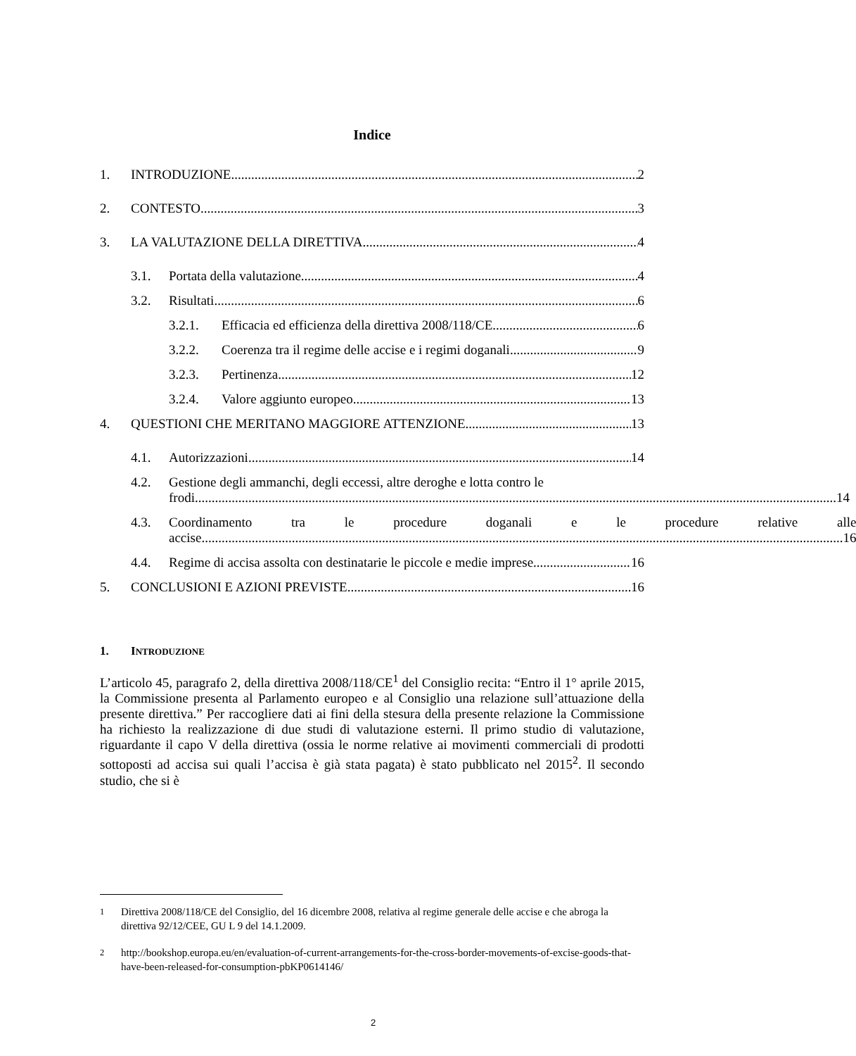Indice
1. INTRODUZIONE 2
2. CONTESTO 3
3. LA VALUTAZIONE DELLA DIRETTIVA 4
3.1. Portata della valutazione 4
3.2. Risultati 6
3.2.1. Efficacia ed efficienza della direttiva 2008/118/CE 6
3.2.2. Coerenza tra il regime delle accise e i regimi doganali 9
3.2.3. Pertinenza 12
3.2.4. Valore aggiunto europeo 13
4. QUESTIONI CHE MERITANO MAGGIORE ATTENZIONE 13
4.1. Autorizzazioni 14
4.2. Gestione degli ammanchi, degli eccessi, altre deroghe e lotta contro le
frodi 14
4.3. Coordinamento tra le procedure doganali e le procedure relative alle
accise 16
4.4. Regime di accisa assolta con destinatarie le piccole e medie imprese 16
5. CONCLUSIONI E AZIONI PREVISTE 16
1. INTRODUZIONE
L’articolo 45, paragrafo 2, della direttiva 2008/118/CE<sup>1</sup> del Consiglio recita: “Entro il 1° aprile 2015, la Commissione presenta al Parlamento europeo e al Consiglio una relazione sull’attuazione della presente direttiva.” Per raccogliere dati ai fini della stesura della presente relazione la Commissione ha richiesto la realizzazione di due studi di valutazione esterni. Il primo studio di valutazione, riguardante il capo V della direttiva (ossia le norme relative ai movimenti commerciali di prodotti sottoposti ad accisa sui quali l’accisa è già stata pagata) è stato pubblicato nel 2015<sup>2</sup>. Il secondo studio, che si è
<sup>1</sup> Direttiva 2008/118/CE del Consiglio, del 16 dicembre 2008, relativa al regime generale delle accise e che abroga la direttiva 92/12/CEE, GU L 9 del 14.1.2009.
<sup>2</sup> http://bookshop.europa.eu/en/evaluation-of-current-arrangements-for-the-cross-border-movements-of-excise-goods-that-have-been-released-for-consumption-pbKP0614146/
2